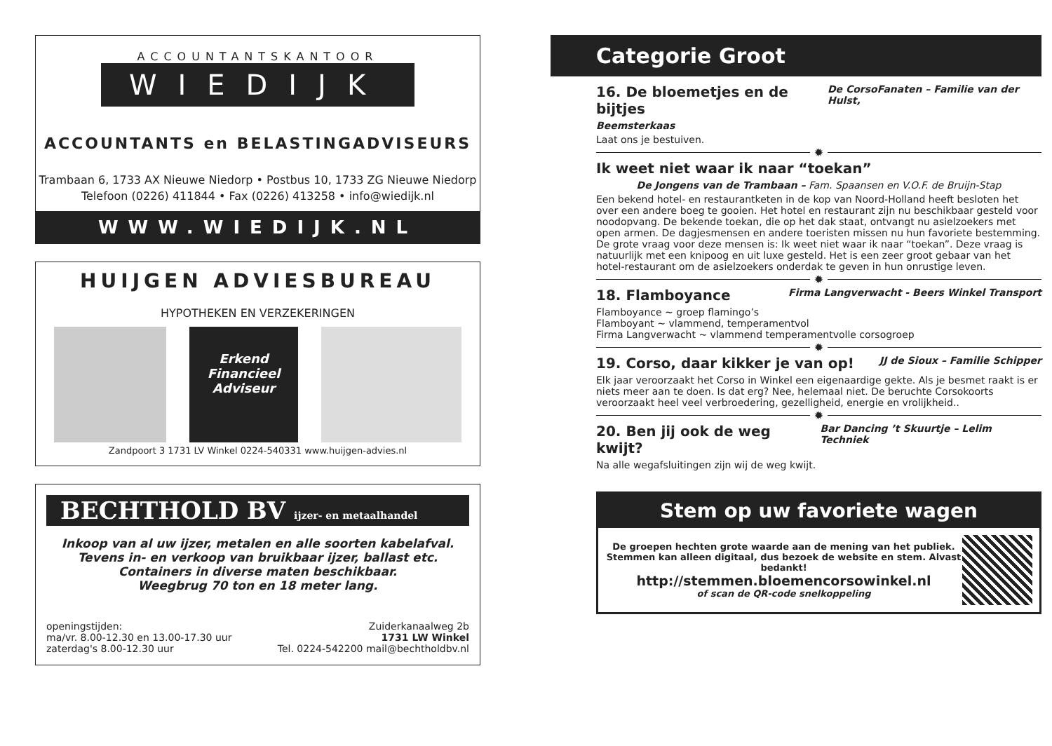ACCOUNTANTSKANTOOR
WIEDIJK
ACCOUNTANTS en BELASTINGADVISEURS
Trambaan 6, 1733 AX Nieuwe Niedorp • Postbus 10, 1733 ZG Nieuwe Niedorp
Telefoon (0226) 411844 • Fax (0226) 413258 • info@wiedijk.nl
WWW.WIEDIJK.NL
HUIJGEN ADVIESBUREAU
HYPOTHEKEN EN VERZEKERINGEN
Erkend
Financieel
Adviseur
Zandpoort 3 1731 LV Winkel 0224-540331 www.huijgen-advies.nl
BECHTHOLD BV ijzer- en metaalhandel
Inkoop van al uw ijzer, metalen en alle soorten kabelafval.
Tevens in- en verkoop van bruikbaar ijzer, ballast etc.
Containers in diverse maten beschikbaar.
Weegbrug 70 ton en 18 meter lang.
openingstijden:
ma/vr. 8.00-12.30 en 13.00-17.30 uur
zaterdag's 8.00-12.30 uur
Zuiderkanaalweg 2b
1731 LW Winkel
Tel. 0224-542200 mail@bechtholdbv.nl
Categorie Groot
16. De bloemetjes en de bijtjes De CorsoFanaten – Familie van der Hulst,
Beemsterkaas
Laat ons je bestuiven.
✹
Ik weet niet waar ik naar “toekan”
De Jongens van de Trambaan – Fam. Spaansen en V.O.F. de Bruijn-Stap
Een bekend hotel- en restaurantketen in de kop van Noord-Holland heeft besloten het over een andere boeg te gooien. Het hotel en restaurant zijn nu beschikbaar gesteld voor noodopvang. De bekende toekan, die op het dak staat, ontvangt nu asielzoekers met open armen. De dagjesmensen en andere toeristen missen nu hun favoriete bestemming. De grote vraag voor deze mensen is: Ik weet niet waar ik naar “toekan”. Deze vraag is natuurlijk met een knipoog en uit luxe gesteld. Het is een zeer groot gebaar van het hotel-restaurant om de asielzoekers onderdak te geven in hun onrustige leven.
✹
18. Flamboyance Firma Langverwacht - Beers Winkel Transport
Flamboyance ~ groep flamingo’s
Flamboyant ~ vlammend, temperamentvol
Firma Langverwacht ~ vlammend temperamentvolle corsogroep
✹
19. Corso, daar kikker je van op! JJ de Sioux – Familie Schipper
Elk jaar veroorzaakt het Corso in Winkel een eigenaardige gekte. Als je besmet raakt is er niets meer aan te doen. Is dat erg? Nee, helemaal niet. De beruchte Corsokoorts veroorzaakt heel veel verbroedering, gezelligheid, energie en vrolijkheid..
✹
20. Ben jij ook de weg kwijt? Bar Dancing ’t Skuurtje – Lelim Techniek
Na alle wegafsluitingen zijn wij de weg kwijt.
Stem op uw favoriete wagen
De groepen hechten grote waarde aan de mening van het publiek.
Stemmen kan alleen digitaal, dus bezoek de website en stem. Alvast bedankt!
http://stemmen.bloemencorsowinkel.nl
of scan de QR-code snelkoppeling